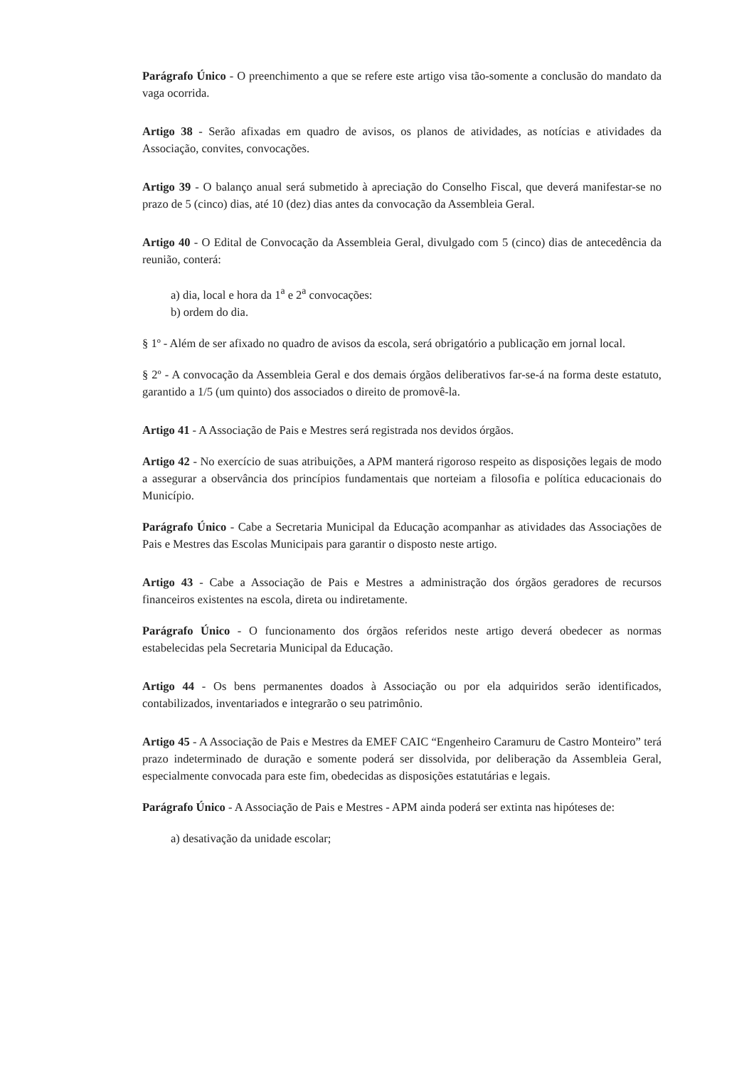Parágrafo Único - O preenchimento a que se refere este artigo visa tão-somente a conclusão do mandato da vaga ocorrida.
Artigo 38 - Serão afixadas em quadro de avisos, os planos de atividades, as notícias e atividades da Associação, convites, convocações.
Artigo 39 - O balanço anual será submetido à apreciação do Conselho Fiscal, que deverá manifestar-se no prazo de 5 (cinco) dias, até 10 (dez) dias antes da convocação da Assembleia Geral.
Artigo 40 - O Edital de Convocação da Assembleia Geral, divulgado com 5 (cinco) dias de antecedência da reunião, conterá:
a) dia, local e hora da 1<sup>a</sup> e 2<sup>a</sup> convocações:
b) ordem do dia.
§ 1º - Além de ser afixado no quadro de avisos da escola, será obrigatório a publicação em jornal local.
§ 2º - A convocação da Assembleia Geral e dos demais órgãos deliberativos far-se-á na forma deste estatuto, garantido a 1/5 (um quinto) dos associados o direito de promovê-la.
Artigo 41 - A Associação de Pais e Mestres será registrada nos devidos órgãos.
Artigo 42 - No exercício de suas atribuições, a APM manterá rigoroso respeito as disposições legais de modo a assegurar a observância dos princípios fundamentais que norteiam a filosofia e política educacionais do Município.
Parágrafo Único - Cabe a Secretaria Municipal da Educação acompanhar as atividades das Associações de Pais e Mestres das Escolas Municipais para garantir o disposto neste artigo.
Artigo 43 - Cabe a Associação de Pais e Mestres a administração dos órgãos geradores de recursos financeiros existentes na escola, direta ou indiretamente.
Parágrafo Único - O funcionamento dos órgãos referidos neste artigo deverá obedecer as normas estabelecidas pela Secretaria Municipal da Educação.
Artigo 44 - Os bens permanentes doados à Associação ou por ela adquiridos serão identificados, contabilizados, inventariados e integrarão o seu patrimônio.
Artigo 45 - A Associação de Pais e Mestres da EMEF CAIC “Engenheiro Caramuru de Castro Monteiro” terá prazo indeterminado de duração e somente poderá ser dissolvida, por deliberação da Assembleia Geral, especialmente convocada para este fim, obedecidas as disposições estatutárias e legais.
Parágrafo Único - A Associação de Pais e Mestres - APM ainda poderá ser extinta nas hipóteses de:
a) desativação da unidade escolar;